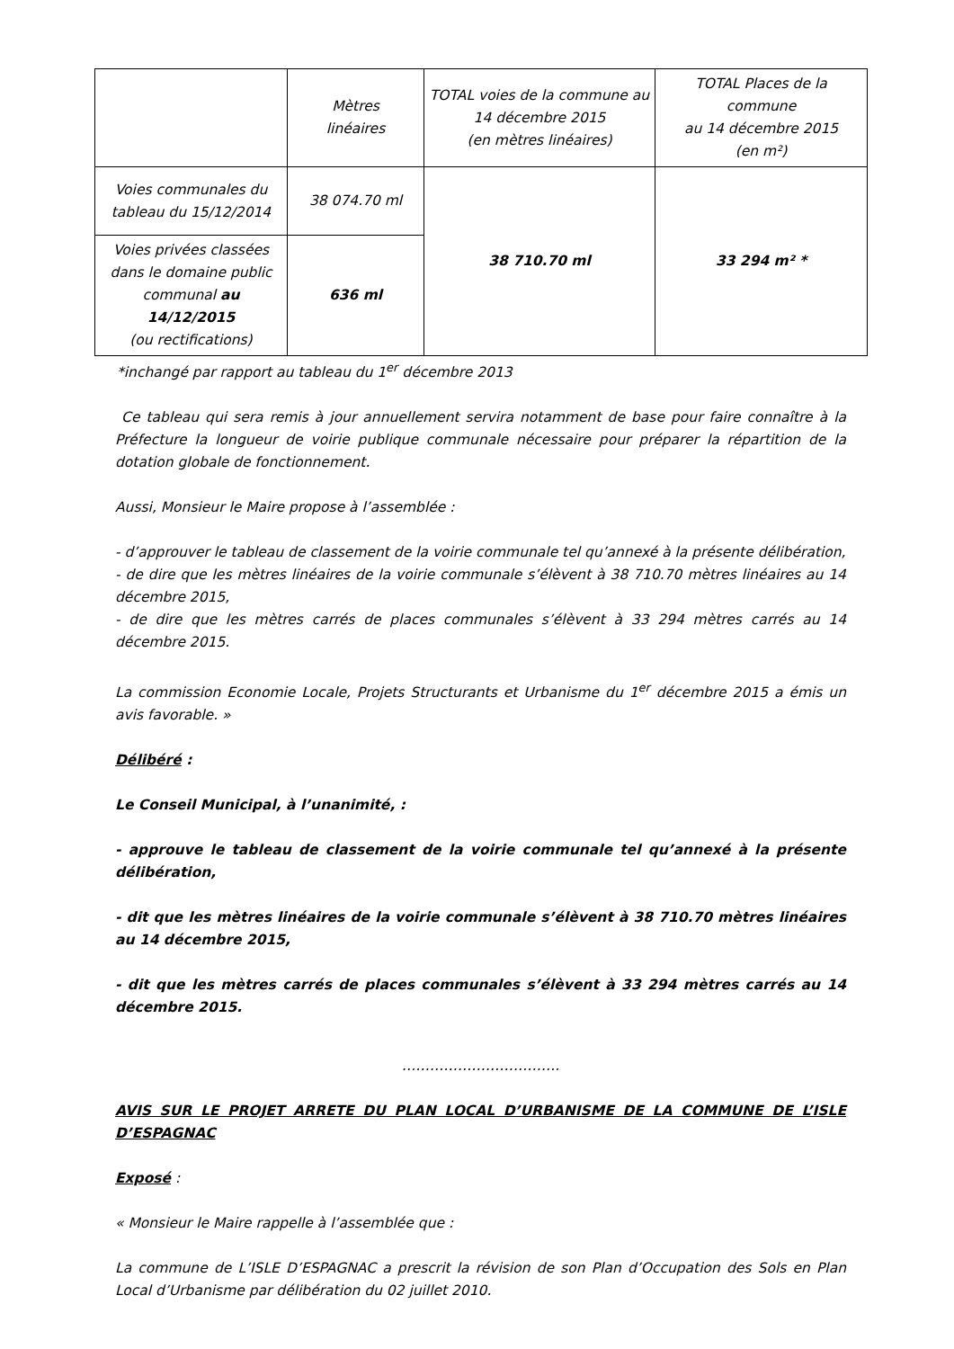| | Mètres linéaires | TOTAL voies de la commune au 14 décembre 2015 (en mètres linéaires) | TOTAL Places de la commune au 14 décembre 2015 (en m²) |
| Voies communales du tableau du 15/12/2014 | 38 074.70 ml | 38 710.70 ml | 33 294 m² * |
| Voies privées classées dans le domaine public communal au 14/12/2015 (ou rectifications) | 636 ml | | |
*inchangé par rapport au tableau du 1<sup>er</sup> décembre 2013
Ce tableau qui sera remis à jour annuellement servira notamment de base pour faire connaître à la Préfecture la longueur de voirie publique communale nécessaire pour préparer la répartition de la dotation globale de fonctionnement.
Aussi, Monsieur le Maire propose à l’assemblée :
- d’approuver le tableau de classement de la voirie communale tel qu’annexé à la présente délibération,
- de dire que les mètres linéaires de la voirie communale s’élèvent à 38 710.70 mètres linéaires au 14 décembre 2015,
- de dire que les mètres carrés de places communales s’élèvent à 33 294 mètres carrés au 14 décembre 2015.
La commission Economie Locale, Projets Structurants et Urbanisme du 1<sup>er</sup> décembre 2015 a émis un avis favorable. »
Délibéré :
Le Conseil Municipal, à l’unanimité, :
- approuve le tableau de classement de la voirie communale tel qu’annexé à la présente délibération,
- dit que les mètres linéaires de la voirie communale s’élèvent à 38 710.70 mètres linéaires au 14 décembre 2015,
- dit que les mètres carrés de places communales s’élèvent à 33 294 mètres carrés au 14 décembre 2015.
…………………………….
AVIS SUR LE PROJET ARRETE DU PLAN LOCAL D’URBANISME DE LA COMMUNE DE L’ISLE D’ESPAGNAC
Exposé :
« Monsieur le Maire rappelle à l’assemblée que :
La commune de L’ISLE D’ESPAGNAC a prescrit la révision de son Plan d’Occupation des Sols en Plan Local d’Urbanisme par délibération du 02 juillet 2010.